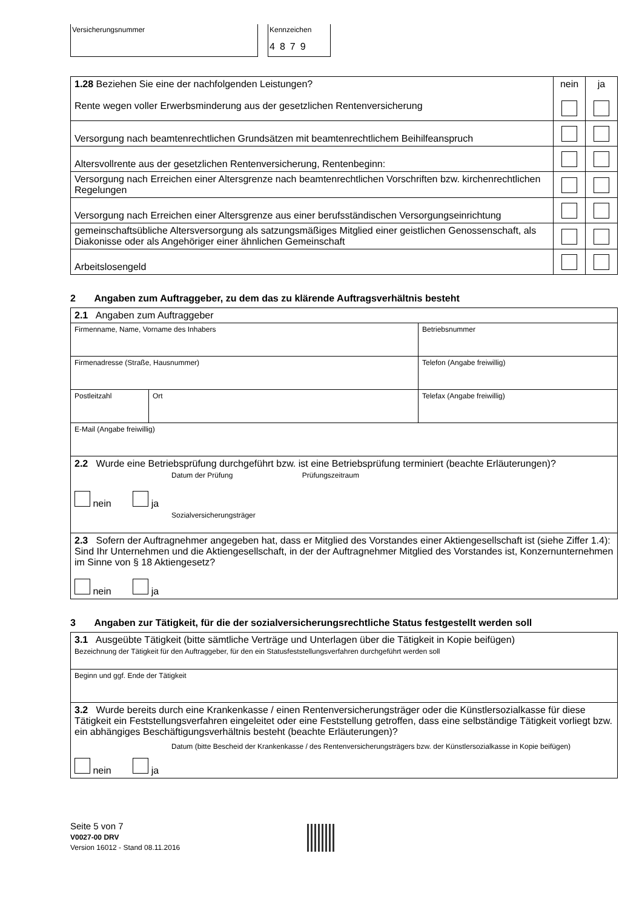Versicherungsnummer Kennzeichen
4879
| 1.28 Beziehen Sie eine der nachfolgenden Leistungen? Rente wegen voller Erwerbsminderung aus der gesetzlichen Rentenversicherung | nein | ja |
| Versorgung nach beamtenrechtlichen Grundsätzen mit beamtenrechtlichem Beihilfeanspruch | | |
| Altersvollrente aus der gesetzlichen Rentenversicherung, Rentenbeginn: | | |
| Versorgung nach Erreichen einer Altersgrenze nach beamtenrechtlichen Vorschriften bzw. kirchenrechtlichen Regelungen | | |
| Versorgung nach Erreichen einer Altersgrenze aus einer berufsständischen Versorgungseinrichtung | | |
| gemeinschaftsübliche Altersversorgung als satzungsmäßiges Mitglied einer geistlichen Genossenschaft, als Diakonisse oder als Angehöriger einer ähnlichen Gemeinschaft | | |
| Arbeitslosengeld | | |
2 Angaben zum Auftraggeber, zu dem das zu klärende Auftragsverhältnis besteht
| 2.1 Angaben zum Auftraggeber | | |
| Firmenname, Name, Vorname des Inhabers | | Betriebsnummer |
| Firmenadresse (Straße, Hausnummer) | | Telefon (Angabe freiwillig) |
| Postleitzahl | Ort | Telefax (Angabe freiwillig) |
| E-Mail (Angabe freiwillig) | | |
| 2.2 Wurde eine Betriebsprüfung durchgeführt bzw. ist eine Betriebsprüfung terminiert (beachte Erläuterungen)? Datum der Prüfung Prüfungszeitraum nein ja Sozialversicherungsträger | | |
| 2.3 Sofern der Auftragnehmer angegeben hat, dass er Mitglied des Vorstandes einer Aktiengesellschaft ist (siehe Ziffer 1.4): Sind Ihr Unternehmen und die Aktiengesellschaft, in der der Auftragnehmer Mitglied des Vorstandes ist, Konzernunternehmen im Sinne von § 18 Aktiengesetz? nein ja | | |
3 Angaben zur Tätigkeit, für die der sozialversicherungsrechtliche Status festgestellt werden soll
| 3.1 Ausgeübte Tätigkeit (bitte sämtliche Verträge und Unterlagen über die Tätigkeit in Kopie beifügen) Bezeichnung der Tätigkeit für den Auftraggeber, für den ein Statusfeststellungsverfahren durchgeführt werden soll |
| Beginn und ggf. Ende der Tätigkeit |
| 3.2 Wurde bereits durch eine Krankenkasse / einen Rentenversicherungsträger oder die Künstlersozialkasse für diese Tätigkeit ein Feststellungsverfahren eingeleitet oder eine Feststellung getroffen, dass eine selbständige Tätigkeit vorliegt bzw. ein abhängiges Beschäftigungsverhältnis besteht (beachte Erläuterungen)? Datum (bitte Bescheid der Krankenkasse / des Rentenversicherungsträgers bzw. der Künstlersozialkasse in Kopie beifügen) nein ja |
Seite 5 von 7
V0027-00 DRV
Version 16012 - Stand 08.11.2016